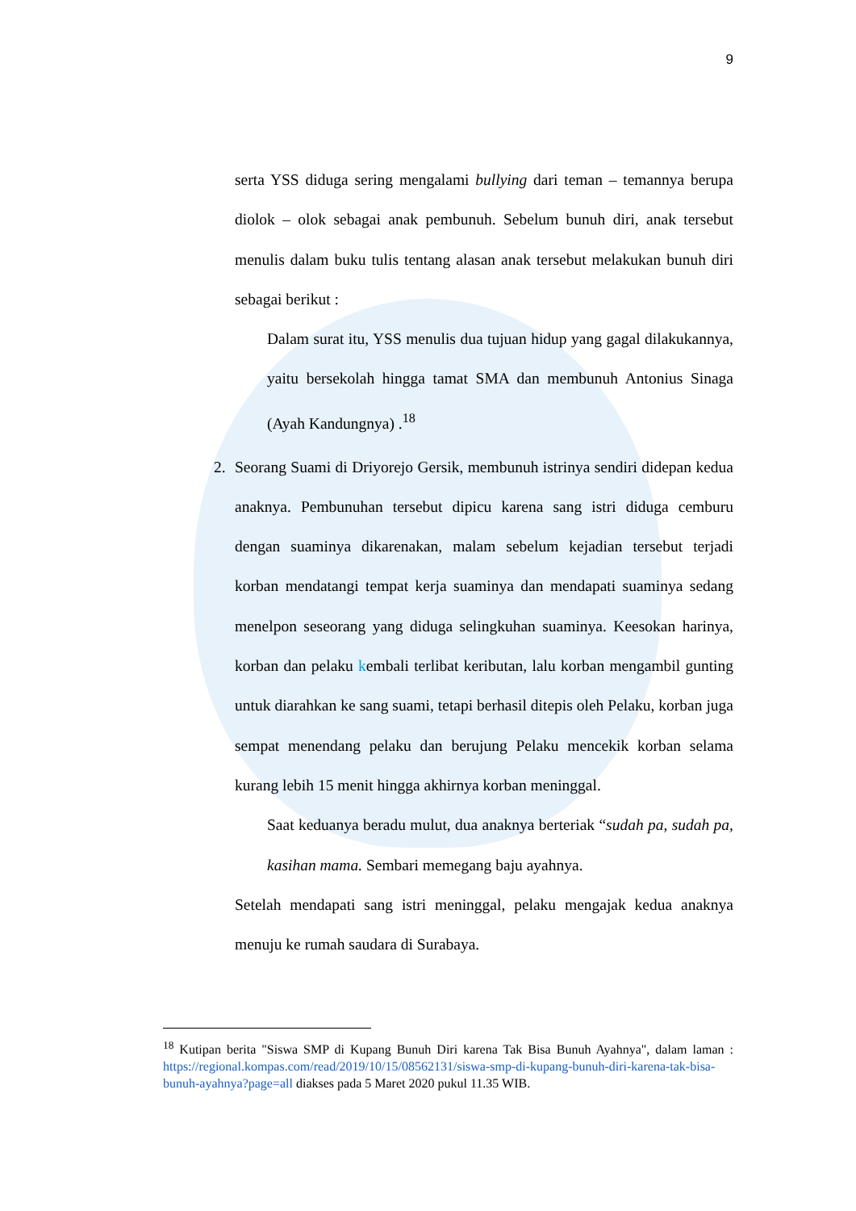9
serta YSS diduga sering mengalami bullying dari teman – temannya berupa diolok – olok sebagai anak pembunuh. Sebelum bunuh diri, anak tersebut menulis dalam buku tulis tentang alasan anak tersebut melakukan bunuh diri sebagai berikut :
Dalam surat itu, YSS menulis dua tujuan hidup yang gagal dilakukannya, yaitu bersekolah hingga tamat SMA dan membunuh Antonius Sinaga (Ayah Kandungnya) .<sup>18</sup>
2. Seorang Suami di Driyorejo Gersik, membunuh istrinya sendiri didepan kedua anaknya. Pembunuhan tersebut dipicu karena sang istri diduga cemburu dengan suaminya dikarenakan, malam sebelum kejadian tersebut terjadi korban mendatangi tempat kerja suaminya dan mendapati suaminya sedang menelpon seseorang yang diduga selingkuhan suaminya. Keesokan harinya, korban dan pelaku kembali terlibat keributan, lalu korban mengambil gunting untuk diarahkan ke sang suami, tetapi berhasil ditepis oleh Pelaku, korban juga sempat menendang pelaku dan berujung Pelaku mencekik korban selama kurang lebih 15 menit hingga akhirnya korban meninggal.
Saat keduanya beradu mulut, dua anaknya berteriak “sudah pa, sudah pa, kasihan mama. Sembari memegang baju ayahnya.
Setelah mendapati sang istri meninggal, pelaku mengajak kedua anaknya menuju ke rumah saudara di Surabaya.
<sup>18</sup> Kutipan berita "Siswa SMP di Kupang Bunuh Diri karena Tak Bisa Bunuh Ayahnya", dalam laman : https://regional.kompas.com/read/2019/10/15/08562131/siswa-smp-di-kupang-bunuh-diri-karena-tak-bisa-bunuh-ayahnya?page=all diakses pada 5 Maret 2020 pukul 11.35 WIB.